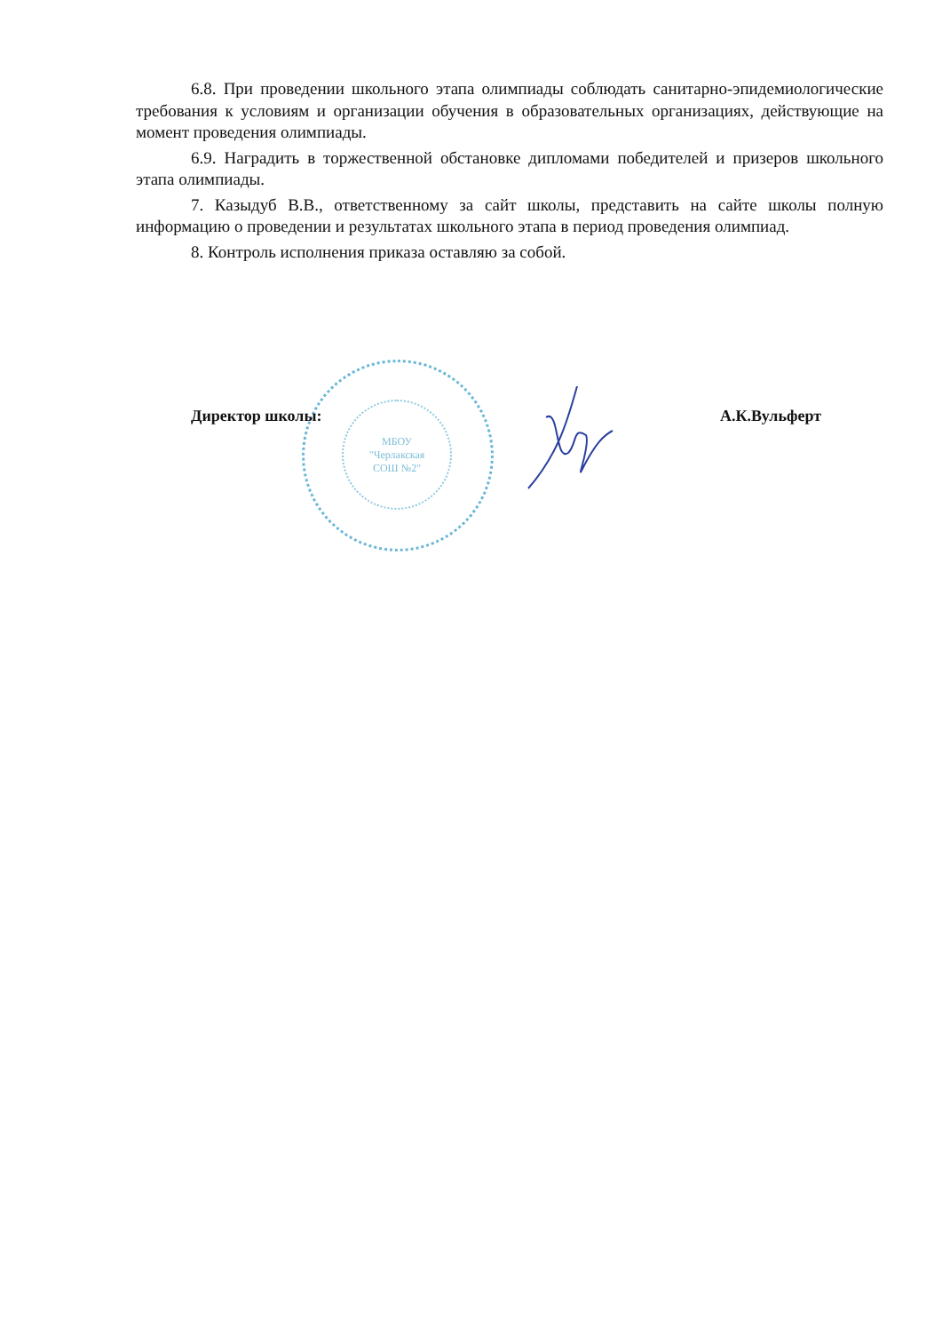6.8. При проведении школьного этапа олимпиады соблюдать санитарно-эпидемиологические требования к условиям и организации обучения в образовательных организациях, действующие на момент проведения олимпиады.
6.9. Наградить в торжественной обстановке дипломами победителей и призеров школьного этапа олимпиады.
7. Казыдуб В.В., ответственному за сайт школы, представить на сайте школы полную информацию о проведении и результатах школьного этапа в период проведения олимпиад.
8. Контроль исполнения приказа оставляю за собой.
МБОУ
"Черлакская
СОШ №2"
Директор школы: А.К.Вульферт